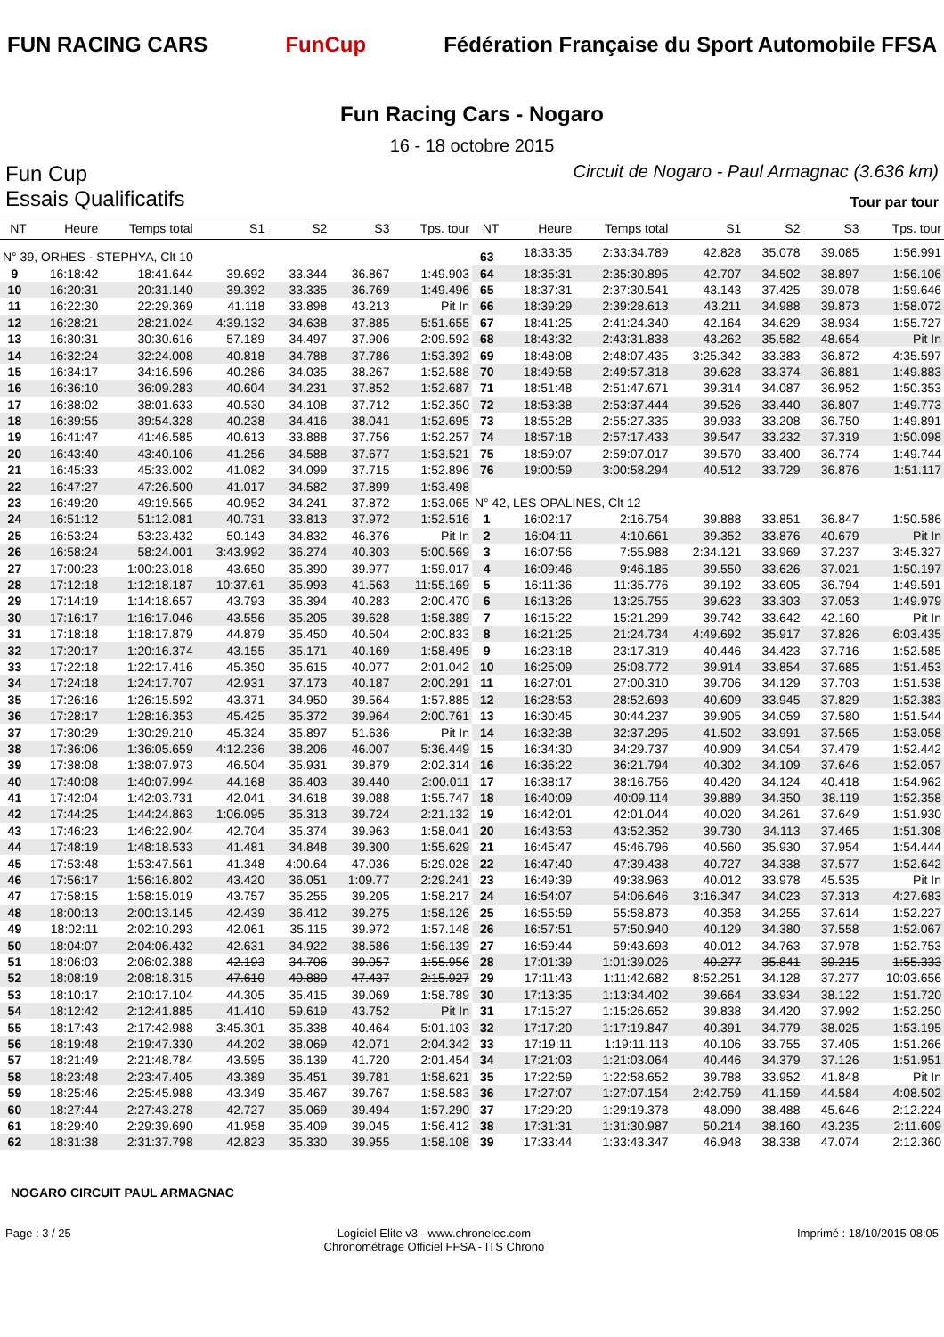FUN RACING CARS FunCup
Fédération Française du Sport Automobile FFSA
Fun Racing Cars - Nogaro
16 - 18 octobre 2015
Fun Cup
Essais Qualificatifs
Circuit de Nogaro - Paul Armagnac (3.636 km)
Tour par tour
| NT | Heure | Temps total | S1 | S2 | S3 | Tps. tour |
| --- | --- | --- | --- | --- | --- | --- |
| N° 39, ORHES - STEPHYA, Clt 10 | | | | | | |
| 9 | 16:18:42 | 18:41.644 | 39.692 | 33.344 | 36.867 | 1:49.903 |
| 10 | 16:20:31 | 20:31.140 | 39.392 | 33.335 | 36.769 | 1:49.496 |
| 11 | 16:22:30 | 22:29.369 | 41.118 | 33.898 | 43.213 | Pit In |
| 12 | 16:28:21 | 28:21.024 | 4:39.132 | 34.638 | 37.885 | 5:51.655 |
| 13 | 16:30:31 | 30:30.616 | 57.189 | 34.497 | 37.906 | 2:09.592 |
| 14 | 16:32:24 | 32:24.008 | 40.818 | 34.788 | 37.786 | 1:53.392 |
| 15 | 16:34:17 | 34:16.596 | 40.286 | 34.035 | 38.267 | 1:52.588 |
| 16 | 16:36:10 | 36:09.283 | 40.604 | 34.231 | 37.852 | 1:52.687 |
| 17 | 16:38:02 | 38:01.633 | 40.530 | 34.108 | 37.712 | 1:52.350 |
| 18 | 16:39:55 | 39:54.328 | 40.238 | 34.416 | 38.041 | 1:52.695 |
| 19 | 16:41:47 | 41:46.585 | 40.613 | 33.888 | 37.756 | 1:52.257 |
| 20 | 16:43:40 | 43:40.106 | 41.256 | 34.588 | 37.677 | 1:53.521 |
| 21 | 16:45:33 | 45:33.002 | 41.082 | 34.099 | 37.715 | 1:52.896 |
| 22 | 16:47:27 | 47:26.500 | 41.017 | 34.582 | 37.899 | 1:53.498 |
| 23 | 16:49:20 | 49:19.565 | 40.952 | 34.241 | 37.872 | 1:53.065 |
| 24 | 16:51:12 | 51:12.081 | 40.731 | 33.813 | 37.972 | 1:52.516 |
| 25 | 16:53:24 | 53:23.432 | 50.143 | 34.832 | 46.376 | Pit In |
| 26 | 16:58:24 | 58:24.001 | 3:43.992 | 36.274 | 40.303 | 5:00.569 |
| 27 | 17:00:23 | 1:00:23.018 | 43.650 | 35.390 | 39.977 | 1:59.017 |
| 28 | 17:12:18 | 1:12:18.187 | 10:37.61 | 35.993 | 41.563 | 11:55.169 |
| 29 | 17:14:19 | 1:14:18.657 | 43.793 | 36.394 | 40.283 | 2:00.470 |
| 30 | 17:16:17 | 1:16:17.046 | 43.556 | 35.205 | 39.628 | 1:58.389 |
| 31 | 17:18:18 | 1:18:17.879 | 44.879 | 35.450 | 40.504 | 2:00.833 |
| 32 | 17:20:17 | 1:20:16.374 | 43.155 | 35.171 | 40.169 | 1:58.495 |
| 33 | 17:22:18 | 1:22:17.416 | 45.350 | 35.615 | 40.077 | 2:01.042 |
| 34 | 17:24:18 | 1:24:17.707 | 42.931 | 37.173 | 40.187 | 2:00.291 |
| 35 | 17:26:16 | 1:26:15.592 | 43.371 | 34.950 | 39.564 | 1:57.885 |
| 36 | 17:28:17 | 1:28:16.353 | 45.425 | 35.372 | 39.964 | 2:00.761 |
| 37 | 17:30:29 | 1:30:29.210 | 45.324 | 35.897 | 51.636 | Pit In |
| 38 | 17:36:06 | 1:36:05.659 | 4:12.236 | 38.206 | 46.007 | 5:36.449 |
| 39 | 17:38:08 | 1:38:07.973 | 46.504 | 35.931 | 39.879 | 2:02.314 |
| 40 | 17:40:08 | 1:40:07.994 | 44.168 | 36.403 | 39.440 | 2:00.011 |
| 41 | 17:42:04 | 1:42:03.731 | 42.041 | 34.618 | 39.088 | 1:55.747 |
| 42 | 17:44:25 | 1:44:24.863 | 1:06.095 | 35.313 | 39.724 | 2:21.132 |
| 43 | 17:46:23 | 1:46:22.904 | 42.704 | 35.374 | 39.963 | 1:58.041 |
| 44 | 17:48:19 | 1:48:18.533 | 41.481 | 34.848 | 39.300 | 1:55.629 |
| 45 | 17:53:48 | 1:53:47.561 | 41.348 | 4:00.64 | 47.036 | 5:29.028 |
| 46 | 17:56:17 | 1:56:16.802 | 43.420 | 36.051 | 1:09.77 | 2:29.241 |
| 47 | 17:58:15 | 1:58:15.019 | 43.757 | 35.255 | 39.205 | 1:58.217 |
| 48 | 18:00:13 | 2:00:13.145 | 42.439 | 36.412 | 39.275 | 1:58.126 |
| 49 | 18:02:11 | 2:02:10.293 | 42.061 | 35.115 | 39.972 | 1:57.148 |
| 50 | 18:04:07 | 2:04:06.432 | 42.631 | 34.922 | 38.586 | 1:56.139 |
| 51 | 18:06:03 | 2:06:02.388 | 42.193 | 34.706 | 39.057 | 1:55.956 |
| 52 | 18:08:19 | 2:08:18.315 | 47.610 | 40.880 | 47.437 | 2:15.927 |
| 53 | 18:10:17 | 2:10:17.104 | 44.305 | 35.415 | 39.069 | 1:58.789 |
| 54 | 18:12:42 | 2:12:41.885 | 41.410 | 59.619 | 43.752 | Pit In |
| 55 | 18:17:43 | 2:17:42.988 | 3:45.301 | 35.338 | 40.464 | 5:01.103 |
| 56 | 18:19:48 | 2:19:47.330 | 44.202 | 38.069 | 42.071 | 2:04.342 |
| 57 | 18:21:49 | 2:21:48.784 | 43.595 | 36.139 | 41.720 | 2:01.454 |
| 58 | 18:23:48 | 2:23:47.405 | 43.389 | 35.451 | 39.781 | 1:58.621 |
| 59 | 18:25:46 | 2:25:45.988 | 43.349 | 35.467 | 39.767 | 1:58.583 |
| 60 | 18:27:44 | 2:27:43.278 | 42.727 | 35.069 | 39.494 | 1:57.290 |
| 61 | 18:29:40 | 2:29:39.690 | 41.958 | 35.409 | 39.045 | 1:56.412 |
| 62 | 18:31:38 | 2:31:37.798 | 42.823 | 35.330 | 39.955 | 1:58.108 |
| NT | Heure | Temps total | S1 | S2 | S3 | Tps. tour |
| --- | --- | --- | --- | --- | --- | --- |
| 63 | 18:33:35 | 2:33:34.789 | 42.828 | 35.078 | 39.085 | 1:56.991 |
| 64 | 18:35:31 | 2:35:30.895 | 42.707 | 34.502 | 38.897 | 1:56.106 |
| 65 | 18:37:31 | 2:37:30.541 | 43.143 | 37.425 | 39.078 | 1:59.646 |
| 66 | 18:39:29 | 2:39:28.613 | 43.211 | 34.988 | 39.873 | 1:58.072 |
| 67 | 18:41:25 | 2:41:24.340 | 42.164 | 34.629 | 38.934 | 1:55.727 |
| 68 | 18:43:32 | 2:43:31.838 | 43.262 | 35.582 | 48.654 | Pit In |
| 69 | 18:48:08 | 2:48:07.435 | 3:25.342 | 33.383 | 36.872 | 4:35.597 |
| 70 | 18:49:58 | 2:49:57.318 | 39.628 | 33.374 | 36.881 | 1:49.883 |
| 71 | 18:51:48 | 2:51:47.671 | 39.314 | 34.087 | 36.952 | 1:50.353 |
| 72 | 18:53:38 | 2:53:37.444 | 39.526 | 33.440 | 36.807 | 1:49.773 |
| 73 | 18:55:28 | 2:55:27.335 | 39.933 | 33.208 | 36.750 | 1:49.891 |
| 74 | 18:57:18 | 2:57:17.433 | 39.547 | 33.232 | 37.319 | 1:50.098 |
| 75 | 18:59:07 | 2:59:07.017 | 39.570 | 33.400 | 36.774 | 1:49.744 |
| 76 | 19:00:59 | 3:00:58.294 | 40.512 | 33.729 | 36.876 | 1:51.117 |
| N° 42, LES OPALINES, Clt 12 | | | | | | |
| 1 | 16:02:17 | 2:16.754 | 39.888 | 33.851 | 36.847 | 1:50.586 |
| 2 | 16:04:11 | 4:10.661 | 39.352 | 33.876 | 40.679 | Pit In |
| 3 | 16:07:56 | 7:55.988 | 2:34.121 | 33.969 | 37.237 | 3:45.327 |
| 4 | 16:09:46 | 9:46.185 | 39.550 | 33.626 | 37.021 | 1:50.197 |
| 5 | 16:11:36 | 11:35.776 | 39.192 | 33.605 | 36.794 | 1:49.591 |
| 6 | 16:13:26 | 13:25.755 | 39.623 | 33.303 | 37.053 | 1:49.979 |
| 7 | 16:15:22 | 15:21.299 | 39.742 | 33.642 | 42.160 | Pit In |
| 8 | 16:21:25 | 21:24.734 | 4:49.692 | 35.917 | 37.826 | 6:03.435 |
| 9 | 16:23:18 | 23:17.319 | 40.446 | 34.423 | 37.716 | 1:52.585 |
| 10 | 16:25:09 | 25:08.772 | 39.914 | 33.854 | 37.685 | 1:51.453 |
| 11 | 16:27:01 | 27:00.310 | 39.706 | 34.129 | 37.703 | 1:51.538 |
| 12 | 16:28:53 | 28:52.693 | 40.609 | 33.945 | 37.829 | 1:52.383 |
| 13 | 16:30:45 | 30:44.237 | 39.905 | 34.059 | 37.580 | 1:51.544 |
| 14 | 16:32:38 | 32:37.295 | 41.502 | 33.991 | 37.565 | 1:53.058 |
| 15 | 16:34:30 | 34:29.737 | 40.909 | 34.054 | 37.479 | 1:52.442 |
| 16 | 16:36:22 | 36:21.794 | 40.302 | 34.109 | 37.646 | 1:52.057 |
| 17 | 16:38:17 | 38:16.756 | 40.420 | 34.124 | 40.418 | 1:54.962 |
| 18 | 16:40:09 | 40:09.114 | 39.889 | 34.350 | 38.119 | 1:52.358 |
| 19 | 16:42:01 | 42:01.044 | 40.020 | 34.261 | 37.649 | 1:51.930 |
| 20 | 16:43:53 | 43:52.352 | 39.730 | 34.113 | 37.465 | 1:51.308 |
| 21 | 16:45:47 | 45:46.796 | 40.560 | 35.930 | 37.954 | 1:54.444 |
| 22 | 16:47:40 | 47:39.438 | 40.727 | 34.338 | 37.577 | 1:52.642 |
| 23 | 16:49:39 | 49:38.963 | 40.012 | 33.978 | 45.535 | Pit In |
| 24 | 16:54:07 | 54:06.646 | 3:16.347 | 34.023 | 37.313 | 4:27.683 |
| 25 | 16:55:59 | 55:58.873 | 40.358 | 34.255 | 37.614 | 1:52.227 |
| 26 | 16:57:51 | 57:50.940 | 40.129 | 34.380 | 37.558 | 1:52.067 |
| 27 | 16:59:44 | 59:43.693 | 40.012 | 34.763 | 37.978 | 1:52.753 |
| 28 | 17:01:39 | 1:01:39.026 | 40.277 | 35.841 | 39.215 | 1:55.333 |
| 29 | 17:11:43 | 1:11:42.682 | 8:52.251 | 34.128 | 37.277 | 10:03.656 |
| 30 | 17:13:35 | 1:13:34.402 | 39.664 | 33.934 | 38.122 | 1:51.720 |
| 31 | 17:15:27 | 1:15:26.652 | 39.838 | 34.420 | 37.992 | 1:52.250 |
| 32 | 17:17:20 | 1:17:19.847 | 40.391 | 34.779 | 38.025 | 1:53.195 |
| 33 | 17:19:11 | 1:19:11.113 | 40.106 | 33.755 | 37.405 | 1:51.266 |
| 34 | 17:21:03 | 1:21:03.064 | 40.446 | 34.379 | 37.126 | 1:51.951 |
| 35 | 17:22:59 | 1:22:58.652 | 39.788 | 33.952 | 41.848 | Pit In |
| 36 | 17:27:07 | 1:27:07.154 | 2:42.759 | 41.159 | 44.584 | 4:08.502 |
| 37 | 17:29:20 | 1:29:19.378 | 48.090 | 38.488 | 45.646 | 2:12.224 |
| 38 | 17:31:31 | 1:31:30.987 | 50.214 | 38.160 | 43.235 | 2:11.609 |
| 39 | 17:33:44 | 1:33:43.347 | 46.948 | 38.338 | 47.074 | 2:12.360 |
NOGARO CIRCUIT PAUL ARMAGNAC
Page : 3 / 25 Logiciel Elite v3 - www.chronelec.com
Chronométrage Officiel FFSA - ITS Chrono Imprimé : 18/10/2015 08:05